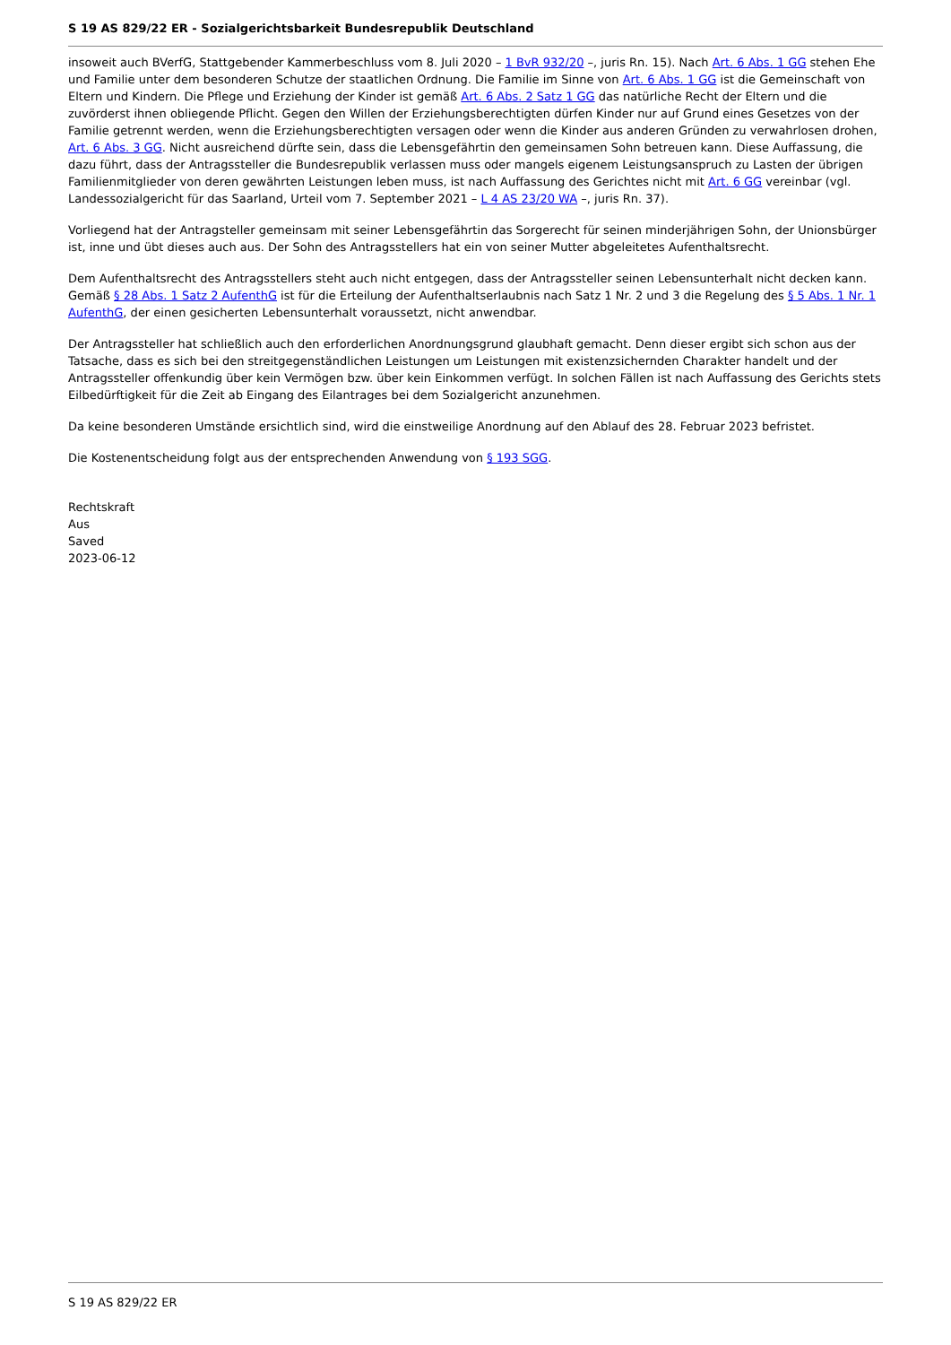S 19 AS 829/22 ER - Sozialgerichtsbarkeit Bundesrepublik Deutschland
insoweit auch BVerfG, Stattgebender Kammerbeschluss vom 8. Juli 2020 – 1 BvR 932/20 –, juris Rn. 15). Nach Art. 6 Abs. 1 GG stehen Ehe und Familie unter dem besonderen Schutze der staatlichen Ordnung. Die Familie im Sinne von Art. 6 Abs. 1 GG ist die Gemeinschaft von Eltern und Kindern. Die Pflege und Erziehung der Kinder ist gemäß Art. 6 Abs. 2 Satz 1 GG das natürliche Recht der Eltern und die zuvörderst ihnen obliegende Pflicht. Gegen den Willen der Erziehungsberechtigten dürfen Kinder nur auf Grund eines Gesetzes von der Familie getrennt werden, wenn die Erziehungsberechtigten versagen oder wenn die Kinder aus anderen Gründen zu verwahrlosen drohen, Art. 6 Abs. 3 GG. Nicht ausreichend dürfte sein, dass die Lebensgefährtin den gemeinsamen Sohn betreuen kann. Diese Auffassung, die dazu führt, dass der Antragssteller die Bundesrepublik verlassen muss oder mangels eigenem Leistungsanspruch zu Lasten der übrigen Familienmitglieder von deren gewährten Leistungen leben muss, ist nach Auffassung des Gerichtes nicht mit Art. 6 GG vereinbar (vgl. Landessozialgericht für das Saarland, Urteil vom 7. September 2021 – L 4 AS 23/20 WA –, juris Rn. 37).
Vorliegend hat der Antragsteller gemeinsam mit seiner Lebensgefährtin das Sorgerecht für seinen minderjährigen Sohn, der Unionsbürger ist, inne und übt dieses auch aus. Der Sohn des Antragsstellers hat ein von seiner Mutter abgeleitetes Aufenthaltsrecht.
Dem Aufenthaltsrecht des Antragsstellers steht auch nicht entgegen, dass der Antragssteller seinen Lebensunterhalt nicht decken kann. Gemäß § 28 Abs. 1 Satz 2 AufenthG ist für die Erteilung der Aufenthaltserlaubnis nach Satz 1 Nr. 2 und 3 die Regelung des § 5 Abs. 1 Nr. 1 AufenthG, der einen gesicherten Lebensunterhalt voraussetzt, nicht anwendbar.
Der Antragssteller hat schließlich auch den erforderlichen Anordnungsgrund glaubhaft gemacht. Denn dieser ergibt sich schon aus der Tatsache, dass es sich bei den streitgegenständlichen Leistungen um Leistungen mit existenzsichernden Charakter handelt und der Antragssteller offenkundig über kein Vermögen bzw. über kein Einkommen verfügt. In solchen Fällen ist nach Auffassung des Gerichts stets Eilbedürftigkeit für die Zeit ab Eingang des Eilantrages bei dem Sozialgericht anzunehmen.
Da keine besonderen Umstände ersichtlich sind, wird die einstweilige Anordnung auf den Ablauf des 28. Februar 2023 befristet.
Die Kostenentscheidung folgt aus der entsprechenden Anwendung von § 193 SGG.
Rechtskraft
Aus
Saved
2023-06-12
S 19 AS 829/22 ER